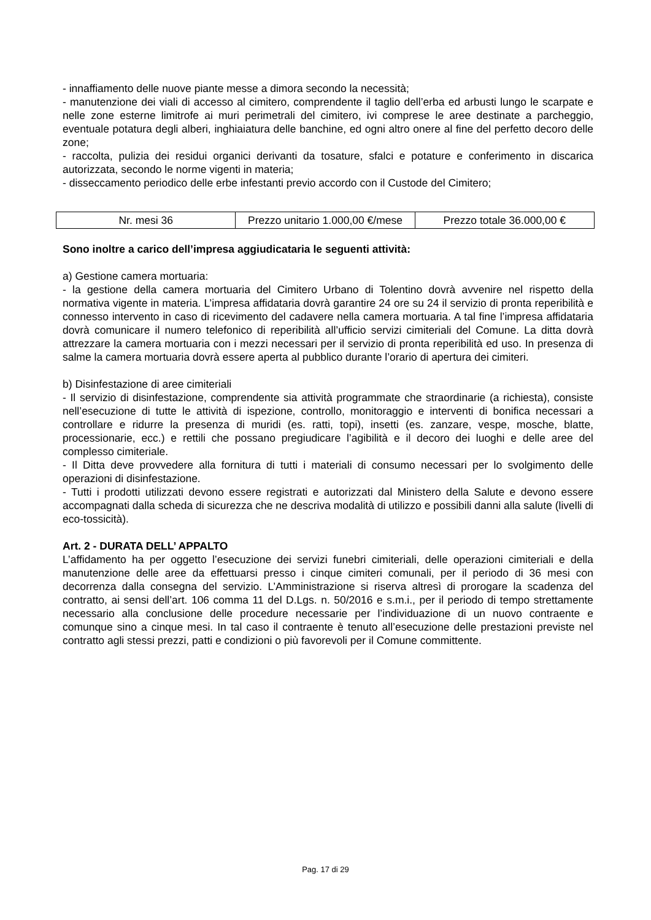- innaffiamento delle nuove piante messe a dimora secondo la necessità;
- manutenzione dei viali di accesso al cimitero, comprendente il taglio dell’erba ed arbusti lungo le scarpate e nelle zone esterne limitrofe ai muri perimetrali del cimitero, ivi comprese le aree destinate a parcheggio, eventuale potatura degli alberi, inghiaiatura delle banchine, ed ogni altro onere al fine del perfetto decoro delle zone;
- raccolta, pulizia dei residui organici derivanti da tosature, sfalci e potature e conferimento in discarica autorizzata, secondo le norme vigenti in materia;
- disseccamento periodico delle erbe infestanti previo accordo con il Custode del Cimitero;
| Nr. mesi 36 | Prezzo unitario 1.000,00 €/mese | Prezzo totale 36.000,00 € |
Sono inoltre a carico dell’impresa aggiudicataria le seguenti attività:
a) Gestione camera mortuaria:
- la gestione della camera mortuaria del Cimitero Urbano di Tolentino dovrà avvenire nel rispetto della normativa vigente in materia. L’impresa affidataria dovrà garantire 24 ore su 24 il servizio di pronta reperibilità e connesso intervento in caso di ricevimento del cadavere nella camera mortuaria. A tal fine l’impresa affidataria dovrà comunicare il numero telefonico di reperibilità all’ufficio servizi cimiteriali del Comune. La ditta dovrà attrezzare la camera mortuaria con i mezzi necessari per il servizio di pronta reperibilità ed uso. In presenza di salme la camera mortuaria dovrà essere aperta al pubblico durante l’orario di apertura dei cimiteri.
b) Disinfestazione di aree cimiteriali
- Il servizio di disinfestazione, comprendente sia attività programmate che straordinarie (a richiesta), consiste nell’esecuzione di tutte le attività di ispezione, controllo, monitoraggio e interventi di bonifica necessari a controllare e ridurre la presenza di muridi (es. ratti, topi), insetti (es. zanzare, vespe, mosche, blatte, processionarie, ecc.) e rettili che possano pregiudicare l’agibilità e il decoro dei luoghi e delle aree del complesso cimiteriale.
- Il Ditta deve provvedere alla fornitura di tutti i materiali di consumo necessari per lo svolgimento delle operazioni di disinfestazione.
- Tutti i prodotti utilizzati devono essere registrati e autorizzati dal Ministero della Salute e devono essere accompagnati dalla scheda di sicurezza che ne descriva modalità di utilizzo e possibili danni alla salute (livelli di eco-tossicità).
Art. 2 - DURATA DELL’ APPALTO
L’affidamento ha per oggetto l’esecuzione dei servizi funebri cimiteriali, delle operazioni cimiteriali e della manutenzione delle aree da effettuarsi presso i cinque cimiteri comunali, per il periodo di 36 mesi con decorrenza dalla consegna del servizio. L’Amministrazione si riserva altresì di prorogare la scadenza del contratto, ai sensi dell’art. 106 comma 11 del D.Lgs. n. 50/2016 e s.m.i., per il periodo di tempo strettamente necessario alla conclusione delle procedure necessarie per l’individuazione di un nuovo contraente e comunque sino a cinque mesi. In tal caso il contraente è tenuto all’esecuzione delle prestazioni previste nel contratto agli stessi prezzi, patti e condizioni o più favorevoli per il Comune committente.
Pag. 17 di 29